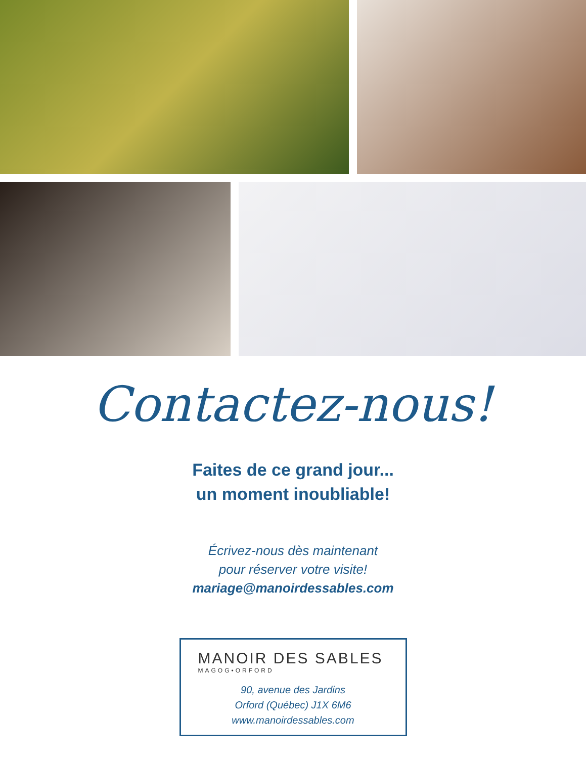Contactez-nous!
Faites de ce grand jour...
un moment inoubliable!
Écrivez-nous dès maintenant
pour réserver votre visite!
mariage@manoirdessables.com
MANOIR DES SABLES
MAGOG•ORFORD
90, avenue des Jardins
Orford (Québec) J1X 6M6
www.manoirdessables.com